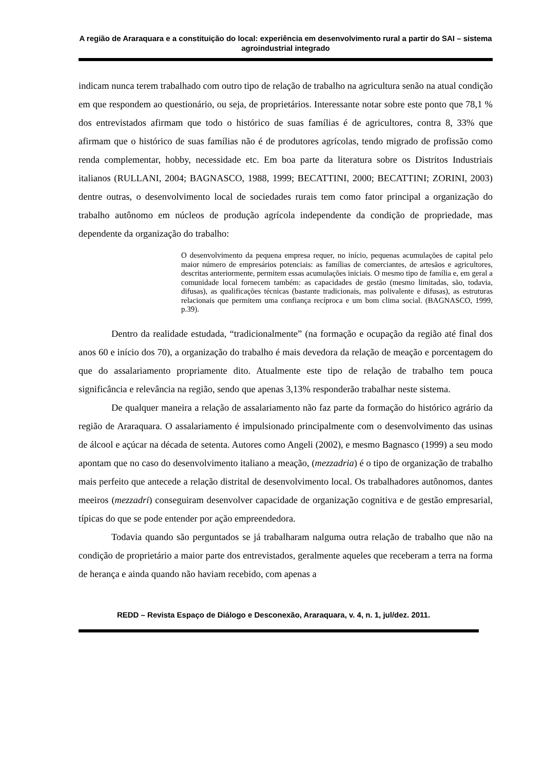A região de Araraquara e a constituição do local: experiência em desenvolvimento rural a partir do SAI – sistema agroindustrial integrado
indicam nunca terem trabalhado com outro tipo de relação de trabalho na agricultura senão na atual condição em que respondem ao questionário, ou seja, de proprietários. Interessante notar sobre este ponto que 78,1 % dos entrevistados afirmam que todo o histórico de suas famílias é de agricultores, contra 8, 33% que afirmam que o histórico de suas famílias não é de produtores agrícolas, tendo migrado de profissão como renda complementar, hobby, necessidade etc. Em boa parte da literatura sobre os Distritos Industriais italianos (RULLANI, 2004; BAGNASCO, 1988, 1999; BECATTINI, 2000; BECATTINI; ZORINI, 2003) dentre outras, o desenvolvimento local de sociedades rurais tem como fator principal a organização do trabalho autônomo em núcleos de produção agrícola independente da condição de propriedade, mas dependente da organização do trabalho:
O desenvolvimento da pequena empresa requer, no início, pequenas acumulações de capital pelo maior número de empresários potenciais: as famílias de comerciantes, de artesãos e agricultores, descritas anteriormente, permitem essas acumulações iniciais. O mesmo tipo de família e, em geral a comunidade local fornecem também: as capacidades de gestão (mesmo limitadas, são, todavia, difusas), as qualificações técnicas (bastante tradicionais, mas polivalente e difusas), as estruturas relacionais que permitem uma confiança recíproca e um bom clima social. (BAGNASCO, 1999, p.39).
Dentro da realidade estudada, “tradicionalmente” (na formação e ocupação da região até final dos anos 60 e início dos 70), a organização do trabalho é mais devedora da relação de meação e porcentagem do que do assalariamento propriamente dito. Atualmente este tipo de relação de trabalho tem pouca significância e relevância na região, sendo que apenas 3,13% responderão trabalhar neste sistema.
De qualquer maneira a relação de assalariamento não faz parte da formação do histórico agrário da região de Araraquara. O assalariamento é impulsionado principalmente com o desenvolvimento das usinas de álcool e açúcar na década de setenta. Autores como Angeli (2002), e mesmo Bagnasco (1999) a seu modo apontam que no caso do desenvolvimento italiano a meação, (mezzadria) é o tipo de organização de trabalho mais perfeito que antecede a relação distrital de desenvolvimento local. Os trabalhadores autônomos, dantes meeiros (mezzadri) conseguiram desenvolver capacidade de organização cognitiva e de gestão empresarial, típicas do que se pode entender por ação empreendedora.
Todavia quando são perguntados se já trabalharam nalguma outra relação de trabalho que não na condição de proprietário a maior parte dos entrevistados, geralmente aqueles que receberam a terra na forma de herança e ainda quando não haviam recebido, com apenas a
REDD – Revista Espaço de Diálogo e Desconexão, Araraquara, v. 4, n. 1, jul/dez. 2011.